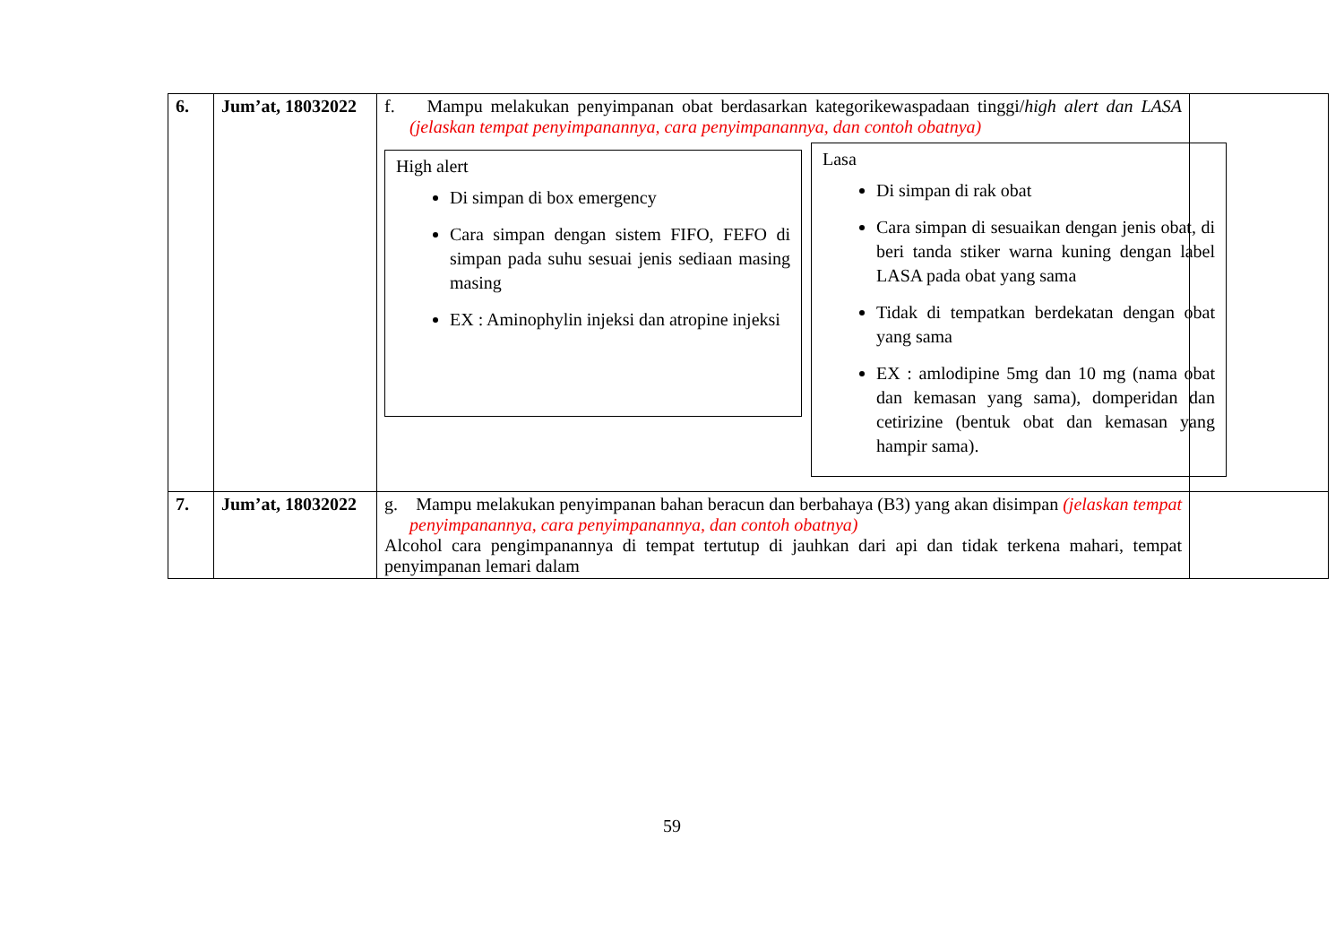| 6. | Jum’at, 18032022 | f. Mampu melakukan penyimpanan obat berdasarkan kategorikewaspadaan tinggi/ high alert dan LASA (jelaskan tempat penyimpanannya, cara penyimpanannya, dan contoh obatnya) High alert Di simpan di box emergency Cara simpan dengan sistem FIFO, FEFO di simpan pada suhu sesuai jenis sediaan masing masing EX : Aminophylin injeksi dan atropine injeksi Lasa Di simpan di rak obat Cara simpan di sesuaikan dengan jenis obat, di beri tanda stiker warna kuning dengan label LASA pada obat yang sama Tidak di tempatkan berdekatan dengan obat yang sama EX : amlodipine 5mg dan 10 mg (nama obat dan kemasan yang sama), domperidan dan cetirizine (bentuk obat dan kemasan yang hampir sama). | |
| 7. | Jum’at, 18032022 | g. Mampu melakukan penyimpanan bahan beracun dan berbahaya (B3) yang akan disimpan (jelaskan tempat penyimpanannya, cara penyimpanannya, dan contoh obatnya) Alcohol cara pengimpanannya di tempat tertutup di jauhkan dari api dan tidak terkena mahari, tempat penyimpanan lemari dalam | |
59